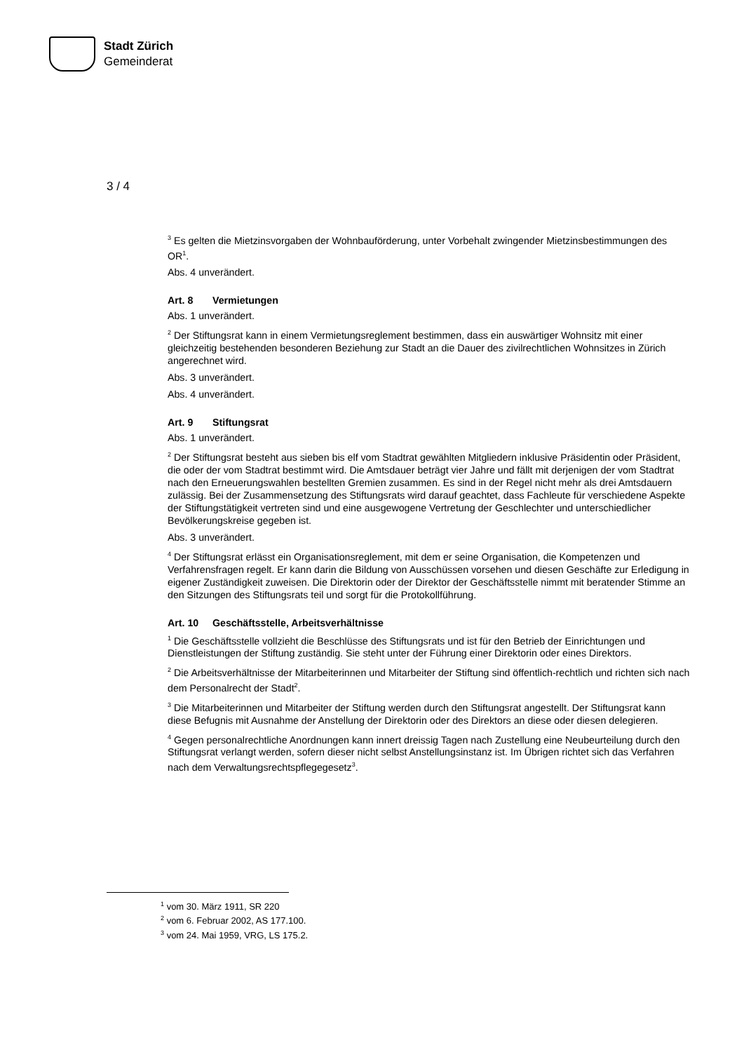Stadt Zürich
Gemeinderat
3 / 4
<sup>3</sup> Es gelten die Mietzinsvorgaben der Wohnbauförderung, unter Vorbehalt zwingender Mietzinsbestim­mungen des OR<sup>1</sup>.
Abs. 4 unverändert.
Art. 8 Vermietungen
Abs. 1 unverändert.
<sup>2</sup> Der Stiftungsrat kann in einem Vermietungsreglement bestimmen, dass ein auswärtiger Wohnsitz mit einer gleichzeitig bestehenden besonderen Beziehung zur Stadt an die Dauer des zivilrechtlichen Wohnsitzes in Zürich angerechnet wird.
Abs. 3 unverändert.
Abs. 4 unverändert.
Art. 9 Stiftungsrat
Abs. 1 unverändert.
<sup>2</sup> Der Stiftungsrat besteht aus sieben bis elf vom Stadtrat gewählten Mitgliedern inklusive Präsidentin oder Präsident, die oder der vom Stadtrat bestimmt wird. Die Amtsdauer beträgt vier Jahre und fällt mit derjenigen der vom Stadtrat nach den Erneuerungswahlen bestellten Gremien zusammen. Es sind in der Regel nicht mehr als drei Amtsdauern zulässig. Bei der Zusammensetzung des Stiftungsrats wird darauf geachtet, dass Fachleute für verschiedene Aspekte der Stiftungstätigkeit vertreten sind und eine ausgewogene Vertretung der Geschlechter und unterschiedlicher Bevölkerungskreise gegeben ist.
Abs. 3 unverändert.
<sup>4</sup> Der Stiftungsrat erlässt ein Organisationsreglement, mit dem er seine Organisation, die Kompetenzen und Verfahrensfragen regelt. Er kann darin die Bildung von Ausschüssen vorsehen und diesen Ge­schäfte zur Erledigung in eigener Zuständigkeit zuweisen. Die Direktorin oder der Direktor der Ge­schäftsstelle nimmt mit beratender Stimme an den Sitzungen des Stiftungsrats teil und sorgt für die Pro­tokollführung.
Art. 10 Geschäftsstelle, Arbeitsverhältnisse
<sup>1</sup> Die Geschäftsstelle vollzieht die Beschlüsse des Stiftungsrats und ist für den Betrieb der Einrichtun­gen und Dienstleistungen der Stiftung zuständig. Sie steht unter der Führung einer Direktorin oder eines Direktors.
<sup>2</sup> Die Arbeitsverhältnisse der Mitarbeiterinnen und Mitarbeiter der Stiftung sind öffentlich-rechtlich und richten sich nach dem Personalrecht der Stadt<sup>2</sup>.
<sup>3</sup> Die Mitarbeiterinnen und Mitarbeiter der Stiftung werden durch den Stiftungsrat angestellt. Der Stif­tungsrat kann diese Befugnis mit Ausnahme der Anstellung der Direktorin oder des Direktors an diese oder diesen delegieren.
<sup>4</sup> Gegen personalrechtliche Anordnungen kann innert dreissig Tagen nach Zustellung eine Neubeurtei­lung durch den Stiftungsrat verlangt werden, sofern dieser nicht selbst Anstellungsinstanz ist. Im Übri­gen richtet sich das Verfahren nach dem Verwaltungsrechtspflegegesetz<sup>3</sup>.
<sup>1</sup> vom 30. März 1911, SR 220
<sup>2</sup> vom 6. Februar 2002, AS 177.100.
<sup>3</sup> vom 24. Mai 1959, VRG, LS 175.2.